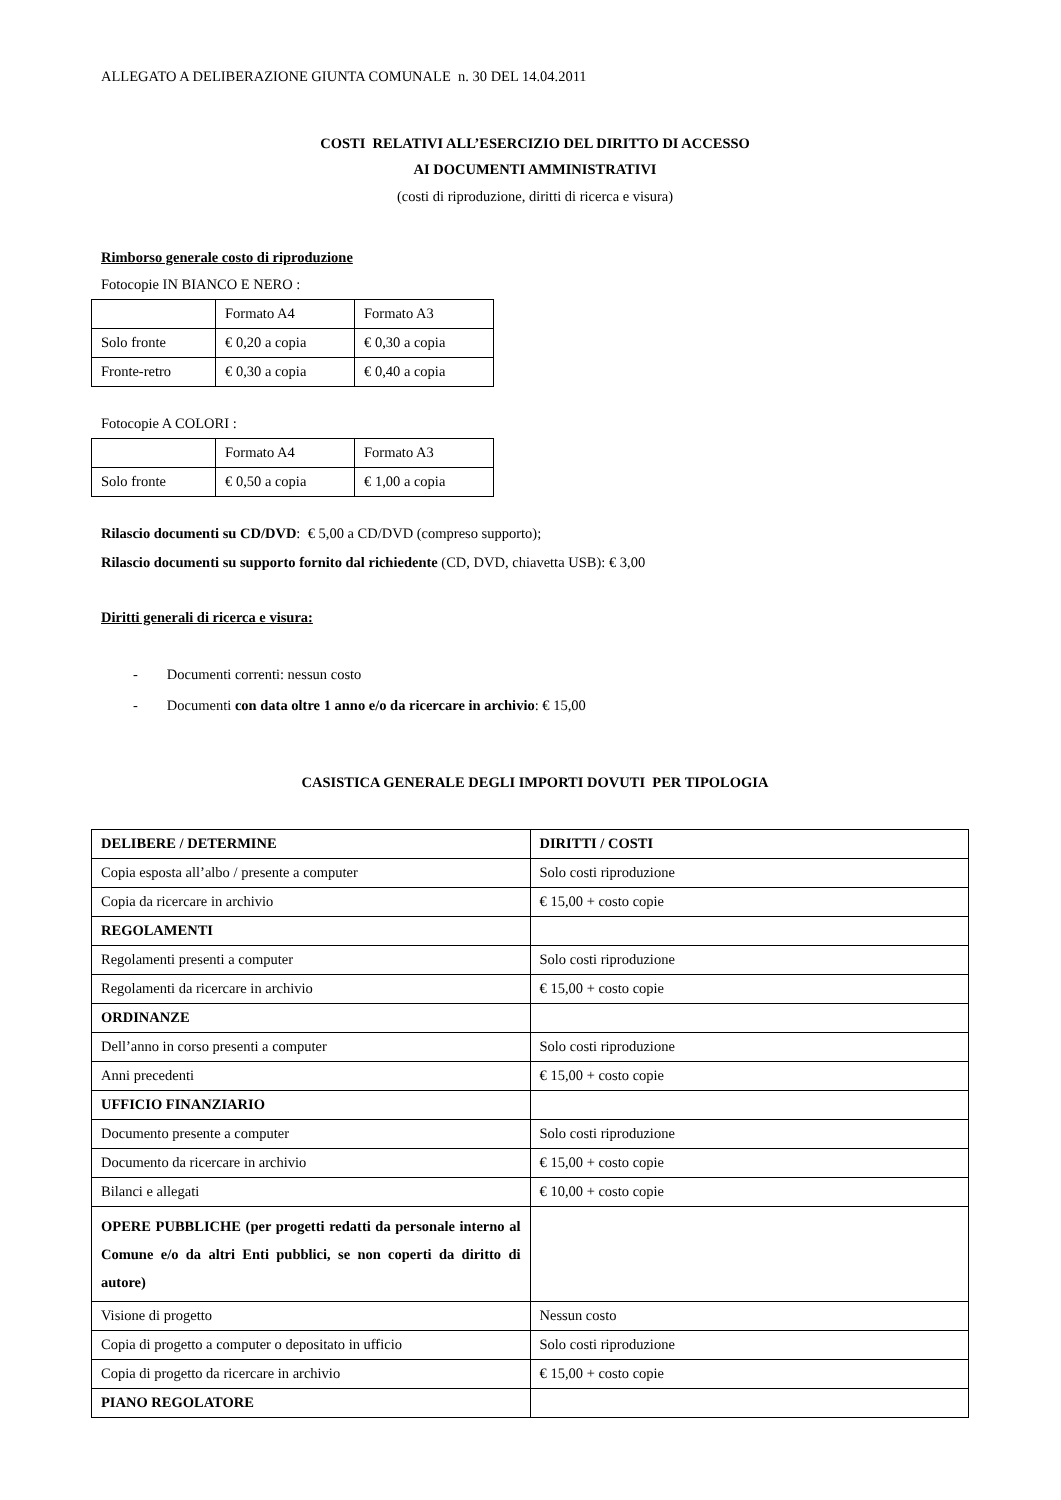ALLEGATO A DELIBERAZIONE GIUNTA COMUNALE n. 30 DEL 14.04.2011
COSTI RELATIVI ALL’ESERCIZIO DEL DIRITTO DI ACCESSO
AI DOCUMENTI AMMINISTRATIVI
(costi di riproduzione, diritti di ricerca e visura)
Rimborso generale costo di riproduzione
Fotocopie IN BIANCO E NERO :
| | Formato A4 | Formato A3 |
| Solo fronte | € 0,20 a copia | € 0,30 a copia |
| Fronte-retro | € 0,30 a copia | € 0,40 a copia |
Fotocopie A COLORI :
| | Formato A4 | Formato A3 |
| Solo fronte | € 0,50 a copia | € 1,00 a copia |
Rilascio documenti su CD/DVD: € 5,00 a CD/DVD (compreso supporto);
Rilascio documenti su supporto fornito dal richiedente (CD, DVD, chiavetta USB): € 3,00
Diritti generali di ricerca e visura:
- Documenti correnti: nessun costo
- Documenti con data oltre 1 anno e/o da ricercare in archivio: € 15,00
CASISTICA GENERALE DEGLI IMPORTI DOVUTI PER TIPOLOGIA
| DELIBERE / DETERMINE | DIRITTI / COSTI |
| Copia esposta all’albo / presente a computer | Solo costi riproduzione |
| Copia da ricercare in archivio | € 15,00 + costo copie |
| REGOLAMENTI | |
| Regolamenti presenti a computer | Solo costi riproduzione |
| Regolamenti da ricercare in archivio | € 15,00 + costo copie |
| ORDINANZE | |
| Dell’anno in corso presenti a computer | Solo costi riproduzione |
| Anni precedenti | € 15,00 + costo copie |
| UFFICIO FINANZIARIO | |
| Documento presente a computer | Solo costi riproduzione |
| Documento da ricercare in archivio | € 15,00 + costo copie |
| Bilanci e allegati | € 10,00 + costo copie |
| OPERE PUBBLICHE (per progetti redatti da personale interno al Comune e/o da altri Enti pubblici, se non coperti da diritto di autore) | |
| Visione di progetto | Nessun costo |
| Copia di progetto a computer o depositato in ufficio | Solo costi riproduzione |
| Copia di progetto da ricercare in archivio | € 15,00 + costo copie |
| PIANO REGOLATORE | |